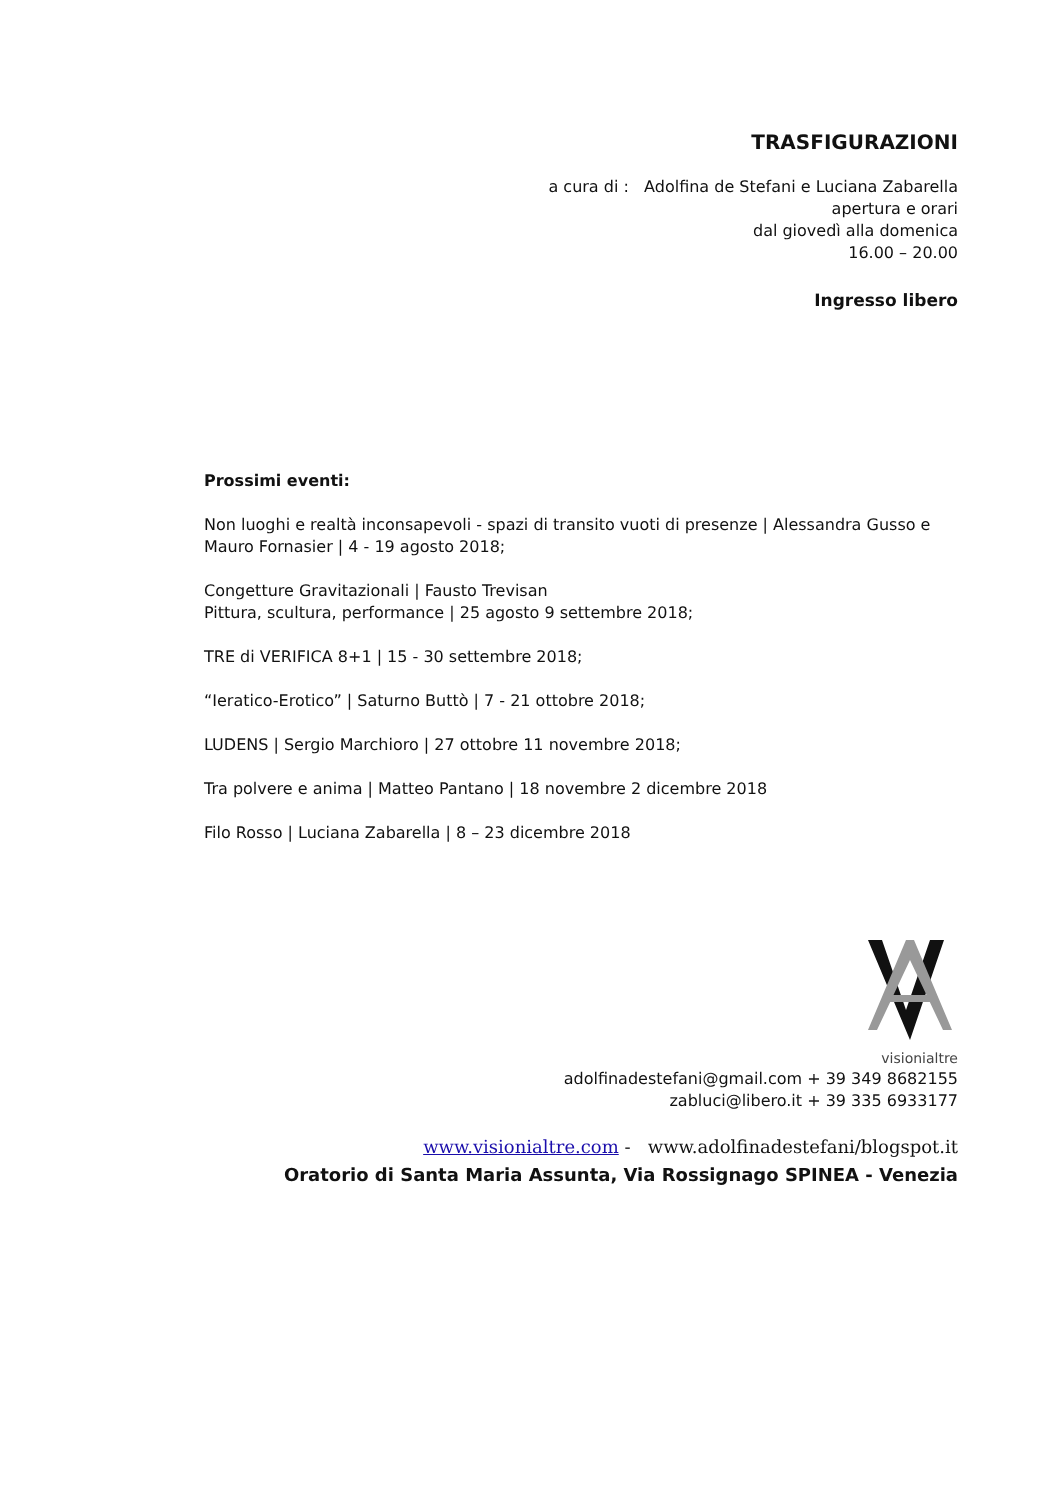TRASFIGURAZIONI
a cura di : Adolfina de Stefani e Luciana Zabarella
apertura e orari
dal giovedì alla domenica
16.00 – 20.00
Ingresso libero
Prossimi eventi:
Non luoghi e realtà inconsapevoli - spazi di transito vuoti di presenze | Alessandra Gusso e Mauro Fornasier | 4 - 19 agosto 2018;
Congetture Gravitazionali | Fausto Trevisan
Pittura, scultura, performance | 25 agosto 9 settembre 2018;
TRE di VERIFICA 8+1 | 15 - 30 settembre 2018;
“Ieratico-Erotico” | Saturno Buttò | 7 - 21 ottobre 2018;
LUDENS | Sergio Marchioro | 27 ottobre 11 novembre 2018;
Tra polvere e anima | Matteo Pantano | 18 novembre 2 dicembre 2018
Filo Rosso | Luciana Zabarella | 8 – 23 dicembre 2018
visionialtre
adolfinadestefani@gmail.com + 39 349 8682155
zabluci@libero.it + 39 335 6933177
www.visionialtre.com - www.adolfinadestefani/blogspot.it
Oratorio di Santa Maria Assunta, Via Rossignago SPINEA - Venezia